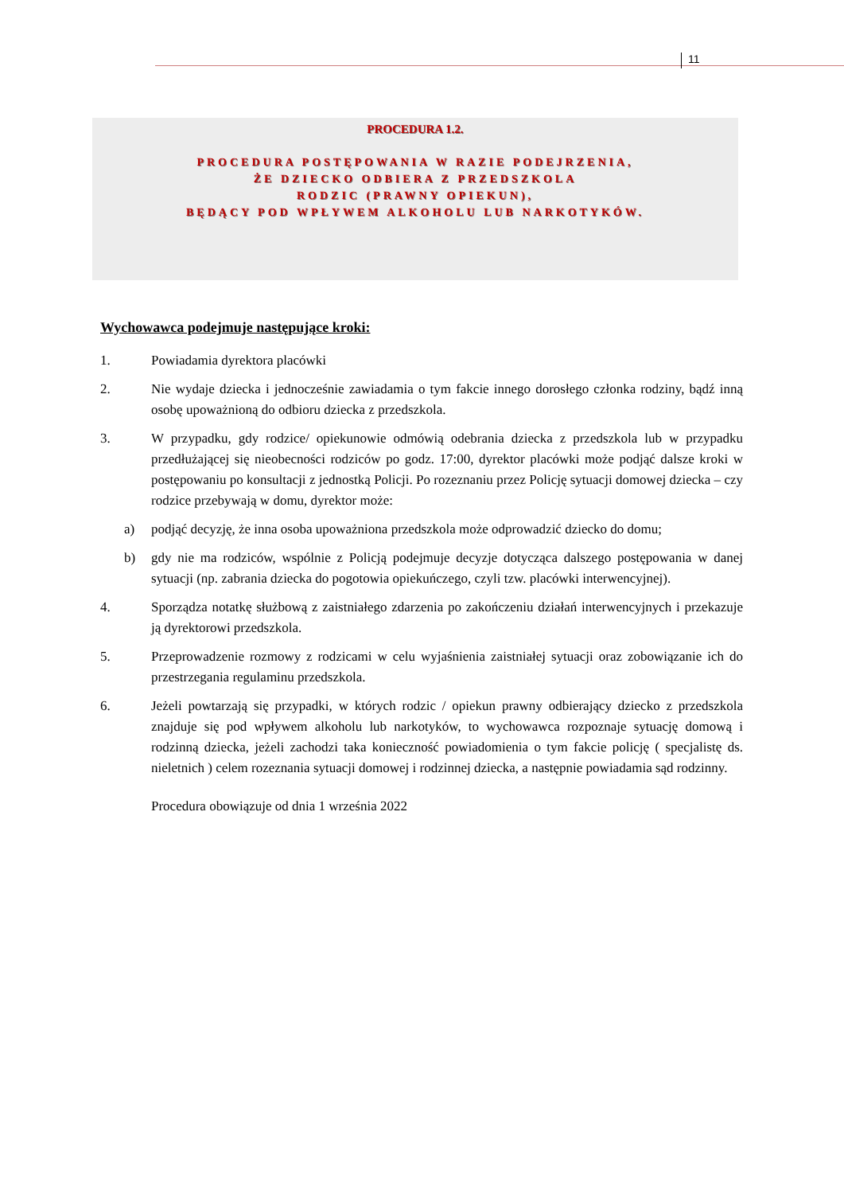11
PROCEDURA 1.2.
PROCEDURA POSTĘPOWANIA W RAZIE PODEJRZENIA,
ŻE DZIECKO ODBIERA Z PRZEDSZKOLA
RODZIC (PRAWNY OPIEKUN),
BĘDĄCY POD WPŁYWEM ALKOHOLU LUB NARKOTYKÓW.
Wychowawca podejmuje następujące kroki:
1. Powiadamia dyrektora placówki
2. Nie wydaje dziecka i jednocześnie zawiadamia o tym fakcie innego dorosłego członka rodziny, bądź inną osobę upoważnioną do odbioru dziecka z przedszkola.
3. W przypadku, gdy rodzice/ opiekunowie odmówią odebrania dziecka z przedszkola lub w przypadku przedłużającej się nieobecności rodziców po godz. 17:00, dyrektor placówki może podjąć dalsze kroki w postępowaniu po konsultacji z jednostką Policji. Po rozeznaniu przez Policję sytuacji domowej dziecka – czy rodzice przebywają w domu, dyrektor może:
a) podjąć decyzję, że inna osoba upoważniona przedszkola może odprowadzić dziecko do domu;
b) gdy nie ma rodziców, wspólnie z Policją podejmuje decyzje dotycząca dalszego postępowania w danej sytuacji (np. zabrania dziecka do pogotowia opiekuńczego, czyli tzw. placówki interwencyjnej).
4. Sporządza notatkę służbową z zaistniałego zdarzenia po zakończeniu działań interwencyjnych i przekazuje ją dyrektorowi przedszkola.
5. Przeprowadzenie rozmowy z rodzicami w celu wyjaśnienia zaistniałej sytuacji oraz zobowiązanie ich do przestrzegania regulaminu przedszkola.
6. Jeżeli powtarzają się przypadki, w których rodzic / opiekun prawny odbierający dziecko z przedszkola znajduje się pod wpływem alkoholu lub narkotyków, to wychowawca rozpoznaje sytuację domową i rodzinną dziecka, jeżeli zachodzi taka konieczność powiadomienia o tym fakcie policję ( specjalistę ds. nieletnich ) celem rozeznania sytuacji domowej i rodzinnej dziecka, a następnie powiadamia sąd rodzinny.
Procedura obowiązuje od dnia 1 września 2022